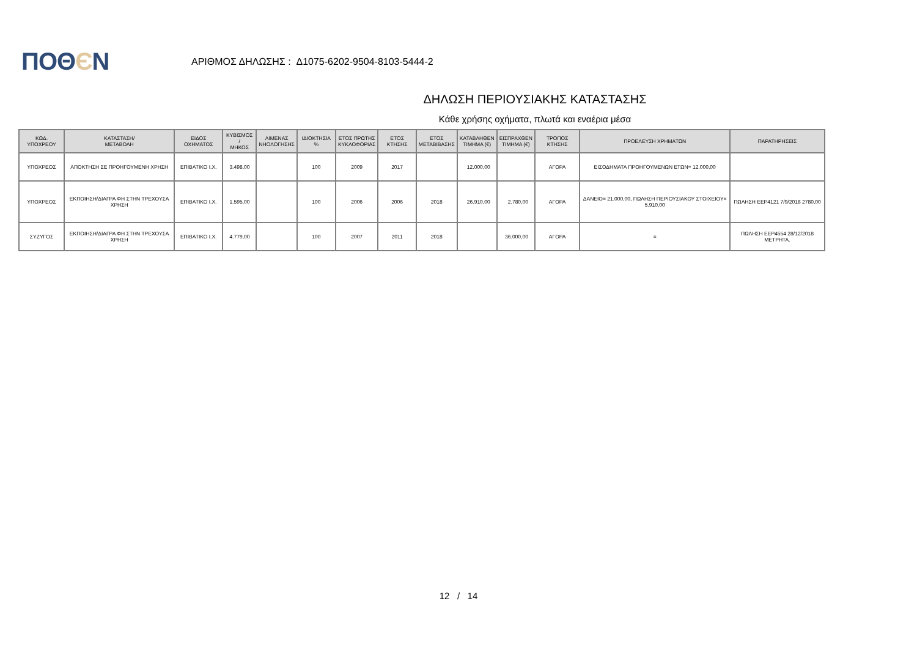ΠΟΘЄΝ
ΑΡΙΘΜΟΣ ΔΗΛΩΣΗΣ : Δ1075-6202-9504-8103-5444-2
ΔΗΛΩΣΗ ΠΕΡΙΟΥΣΙΑΚΗΣ ΚΑΤΑΣΤΑΣΗΣ
Κάθε χρήσης οχήματα, πλωτά και εναέρια μέσα
| ΚΩΔ. ΥΠΟΧΡΕΟΥ | ΚΑΤΑΣΤΑΣΗ/ ΜΕΤΑΒΟΛΗ | ΕΙΔΟΣ ΟΧΗΜΑΤΟΣ | ΚΥΒΙΣΜΟΣ / ΜΗΚΟΣ | ΛΙΜΕΝΑΣ ΝΗΟΛΟΓΗΣΗΣ | ΙΔΙΟΚΤΗΣΙΑ % | ΕΤΟΣ ΠΡΩΤΗΣ ΚΥΚΛΟΦΟΡΙΑΣ | ΕΤΟΣ ΚΤΗΣΗΣ | ΕΤΟΣ ΜΕΤΑΒΙΒΑΣΗΣ | ΚΑΤΑΒΛΗΘΕΝ ΤΙΜΗΜΑ (€) | ΕΙΣΠΡΑΧΘΕΝ ΤΙΜΗΜΑ (€) | ΤΡΟΠΟΣ ΚΤΗΣΗΣ | ΠΡΟΕΛΕΥΣΗ ΧΡΗΜΑΤΩΝ | ΠΑΡΑΤΗΡΗΣΕΙΣ |
| --- | --- | --- | --- | --- | --- | --- | --- | --- | --- | --- | --- | --- | --- |
| ΥΠΟΧΡΕΟΣ | ΑΠΟΚΤΗΣΗ ΣΕ ΠΡΟΗΓΟΥΜΕΝΗ ΧΡΗΣΗ | ΕΠΙΒΑΤΙΚΟ Ι.Χ. | 3.498,00 | | 100 | 2009 | 2017 | | 12.000,00 | | ΑΓΟΡΑ | ΕΙΣΟΔΗΜΑΤΑ ΠΡΟΗΓΟΥΜΕΝΩΝ ΕΤΩΝ= 12.000,00 | |
| ΥΠΟΧΡΕΟΣ | ΕΚΠΟΙΗΣΗ/ΔΙΑΓΡΑ ΦΗ ΣΤΗΝ ΤΡΕΧΟΥΣΑ ΧΡΗΣΗ | ΕΠΙΒΑΤΙΚΟ Ι.Χ. | 1.595,00 | | 100 | 2006 | 2006 | 2018 | 26.910,00 | 2.780,00 | ΑΓΟΡΑ | ΔΑΝΕΙΟ= 21.000,00, ΠΩΛΗΣΗ ΠΕΡΙΟΥΣΙΑΚΟΥ ΣΤΟΙΧΕΙΟΥ= 5.910,00 | ΠΩΛΗΣΗ ΕΕΡ4121 7/9/2018 2780,00 |
| ΣΥΖΥΓΟΣ | ΕΚΠΟΙΗΣΗ/ΔΙΑΓΡΑ ΦΗ ΣΤΗΝ ΤΡΕΧΟΥΣΑ ΧΡΗΣΗ | ΕΠΙΒΑΤΙΚΟ Ι.Χ. | 4.779,00 | | 100 | 2007 | 2011 | 2018 | | 36.000,00 | ΑΓΟΡΑ | = | ΠΩΛΗΣΗ ΕΕΡ4554 28/12/2018 ΜΕΤΡΗΤΑ. |
12 / 14